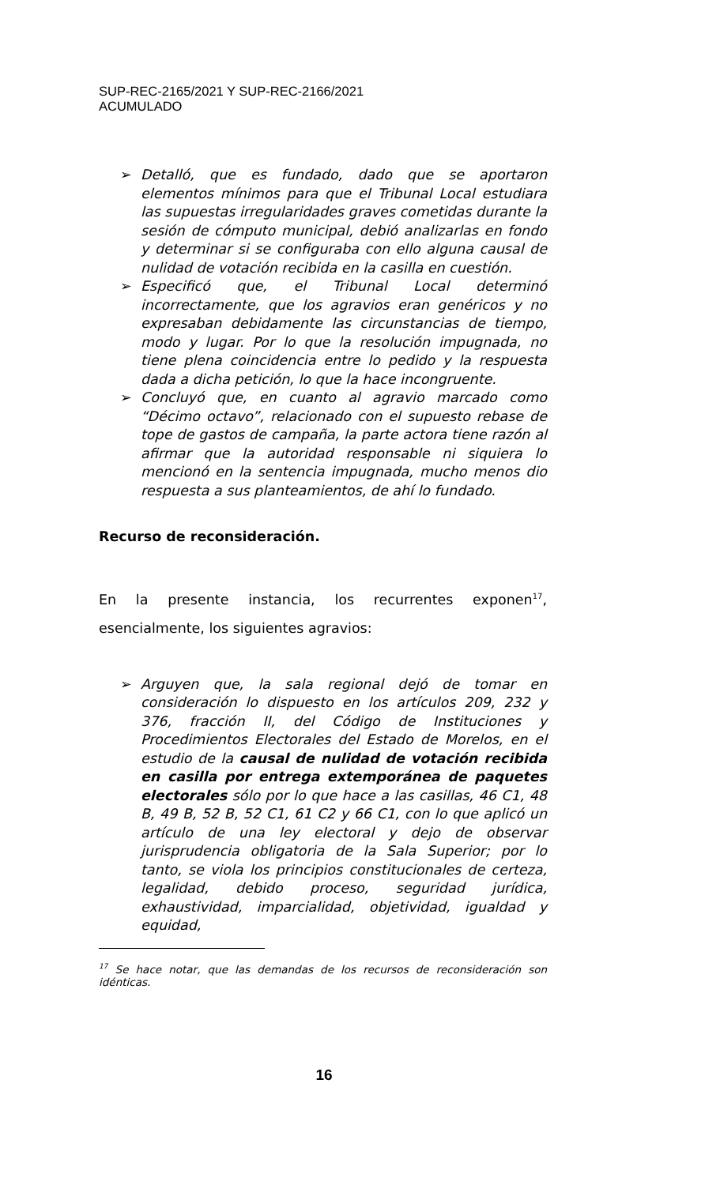SUP-REC-2165/2021 Y SUP-REC-2166/2021
ACUMULADO
➢ Detalló, que es fundado, dado que se aportaron elementos mínimos para que el Tribunal Local estudiara las supuestas irregularidades graves cometidas durante la sesión de cómputo municipal, debió analizarlas en fondo y determinar si se configuraba con ello alguna causal de nulidad de votación recibida en la casilla en cuestión.
➢ Especificó que, el Tribunal Local determinó incorrectamente, que los agravios eran genéricos y no expresaban debidamente las circunstancias de tiempo, modo y lugar. Por lo que la resolución impugnada, no tiene plena coincidencia entre lo pedido y la respuesta dada a dicha petición, lo que la hace incongruente.
➢ Concluyó que, en cuanto al agravio marcado como “Décimo octavo”, relacionado con el supuesto rebase de tope de gastos de campaña, la parte actora tiene razón al afirmar que la autoridad responsable ni siquiera lo mencionó en la sentencia impugnada, mucho menos dio respuesta a sus planteamientos, de ahí lo fundado.
Recurso de reconsideración.
En la presente instancia, los recurrentes exponen<sup>17</sup>, esencialmente, los siguientes agravios:
➢ Arguyen que, la sala regional dejó de tomar en consideración lo dispuesto en los artículos 209, 232 y 376, fracción II, del Código de Instituciones y Procedimientos Electorales del Estado de Morelos, en el estudio de la causal de nulidad de votación recibida en casilla por entrega extemporánea de paquetes electorales sólo por lo que hace a las casillas, 46 C1, 48 B, 49 B, 52 B, 52 C1, 61 C2 y 66 C1, con lo que aplicó un artículo de una ley electoral y dejo de observar jurisprudencia obligatoria de la Sala Superior; por lo tanto, se viola los principios constitucionales de certeza, legalidad, debido proceso, seguridad jurídica, exhaustividad, imparcialidad, objetividad, igualdad y equidad,
<sup>17</sup> Se hace notar, que las demandas de los recursos de reconsideración son idénticas.
16